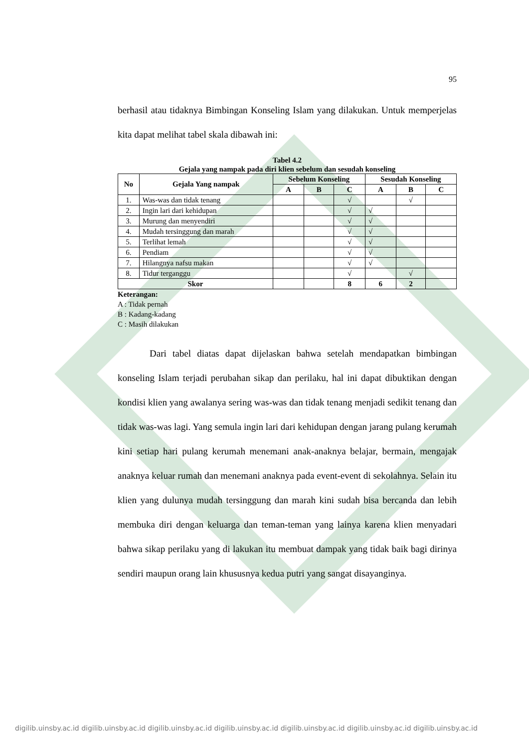95
berhasil atau tidaknya Bimbingan Konseling Islam yang dilakukan. Untuk memperjelas kita dapat melihat tabel skala dibawah ini:
Tabel 4.2
Gejala yang nampak pada diri klien sebelum dan sesudah konseling
| No | Gejala Yang nampak | Sebelum Konseling | | | Sesudah Konseling | | |
| --- | --- | --- | --- | --- | --- | --- | --- |
| | | A | B | C | A | B | C |
| 1. | Was-was dan tidak tenang | | | √ | | √ | |
| 2. | Ingin lari dari kehidupan | | | √ | √ | | |
| 3. | Murung dan menyendiri | | | √ | √ | | |
| 4. | Mudah tersinggung dan marah | | | √ | √ | | |
| 5. | Terlihat lemah | | | √ | √ | | |
| 6. | Pendiam | | | √ | √ | | |
| 7. | Hilangnya nafsu makan | | | √ | √ | | |
| 8. | Tidur terganggu | | | √ | | √ | |
| Skor | | | | 8 | 6 | 2 | |
Keterangan:
A : Tidak pernah
B : Kadang-kadang
C : Masih dilakukan
Dari tabel diatas dapat dijelaskan bahwa setelah mendapatkan bimbingan konseling Islam terjadi perubahan sikap dan perilaku, hal ini dapat dibuktikan dengan kondisi klien yang awalanya sering was-was dan tidak tenang menjadi sedikit tenang dan tidak was-was lagi. Yang semula ingin lari dari kehidupan dengan jarang pulang kerumah kini setiap hari pulang kerumah menemani anak-anaknya belajar, bermain, mengajak anaknya keluar rumah dan menemani anaknya pada event-event di sekolahnya. Selain itu klien yang dulunya mudah tersinggung dan marah kini sudah bisa bercanda dan lebih membuka diri dengan keluarga dan teman-teman yang lainya karena klien menyadari bahwa sikap perilaku yang di lakukan itu membuat dampak yang tidak baik bagi dirinya sendiri maupun orang lain khususnya kedua putri yang sangat disayanginya.
digilib.uinsby.ac.id digilib.uinsby.ac.id digilib.uinsby.ac.id digilib.uinsby.ac.id digilib.uinsby.ac.id digilib.uinsby.ac.id digilib.uinsby.ac.id